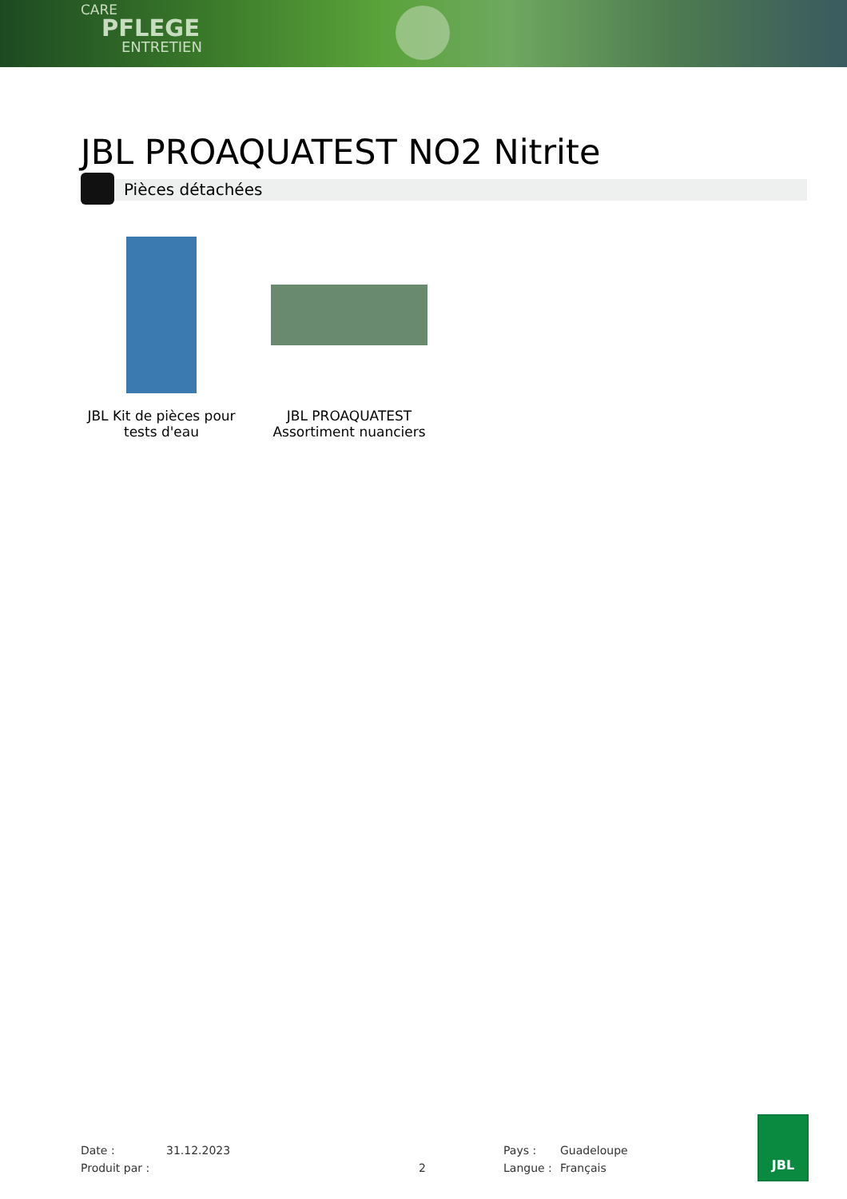CARE
PFLEGE
ENTRETIEN
JBL PROAQUATEST NO2 Nitrite
Pièces détachées
JBL Kit de pièces pour tests d'eau
JBL PROAQUATEST Assortiment nuanciers
Date : 31.12.2023 Pays : Guadeloupe
Produit par : 2 Langue : Français
JBL